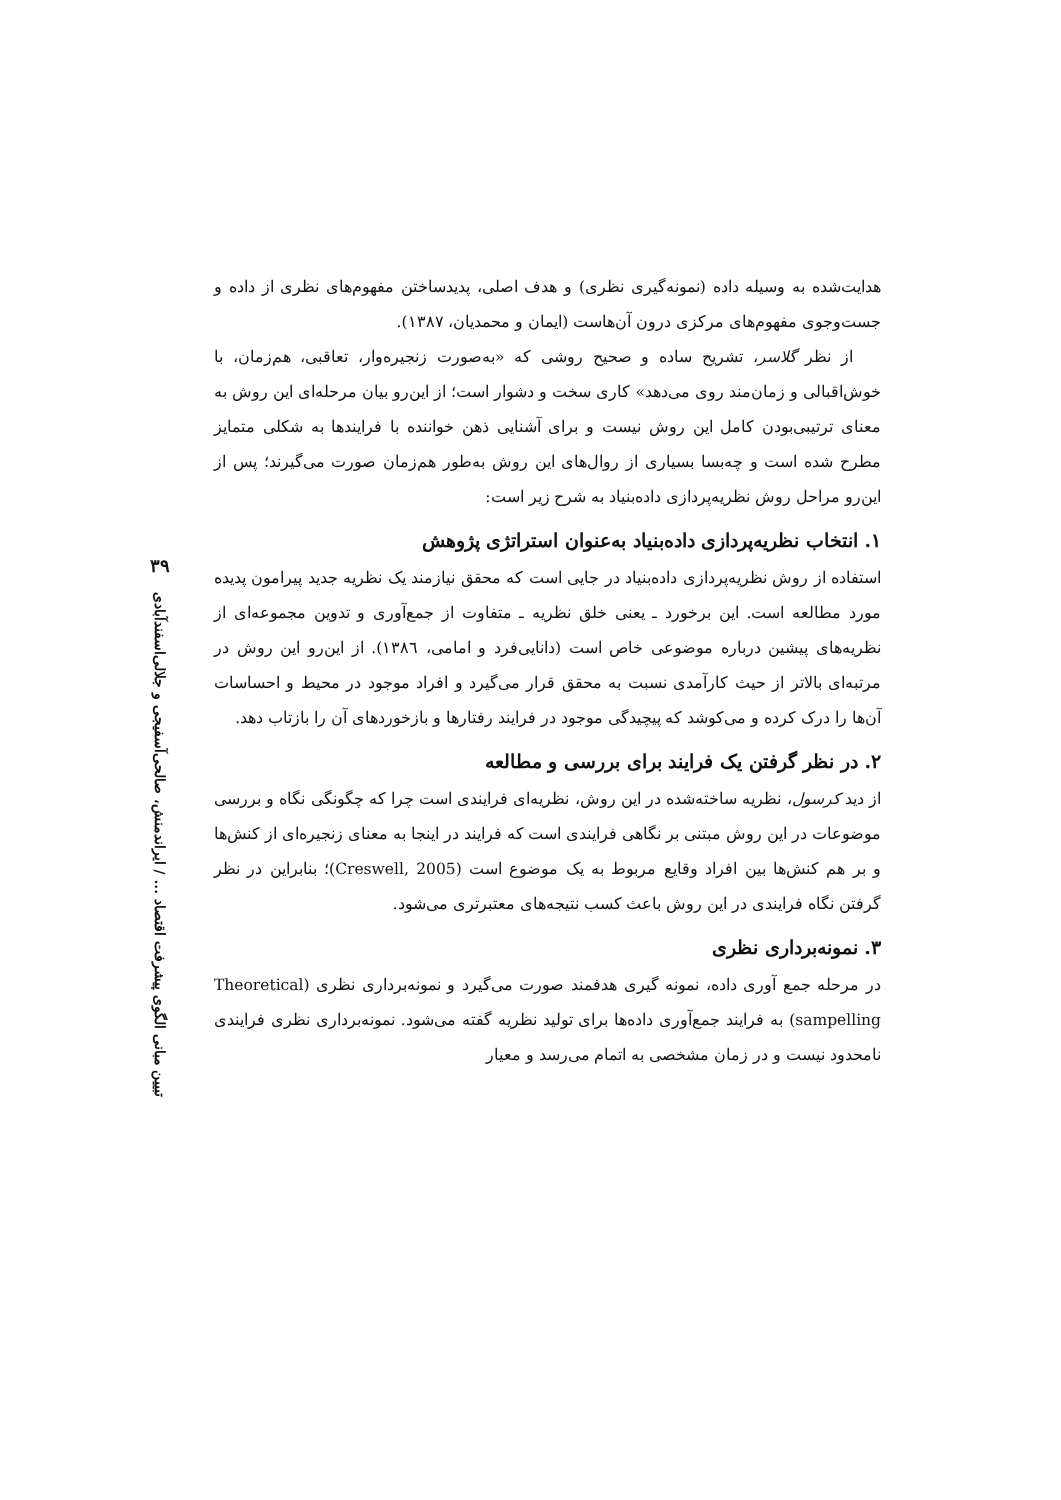۳۹
تبیین مبانی الگوی پیشرفت اقتصاد ... / ایراندمنش، صالحی‌آسفیجی و جلالی‌اسفندآبادی
هدایت‌شده به وسیله داده (نمونه‌گیری نظری) و هدف اصلی، پدیدساختن مفهوم‌های نظری از داده و جست‌وجوی مفهوم‌های مرکزی درون آن‌هاست (ایمان و محمدیان، ۱۳۸۷).
از نظر گلاسر، تشریح ساده و صحیح روشی که «به‌صورت زنجیره‌وار، تعاقبی، هم‌زمان، با خوش‌اقبالی و زمان‌مند روی می‌دهد» کاری سخت و دشوار است؛ از این‌رو بیان مرحله‌ای این روش به معنای ترتیبی‌بودن کامل این روش نیست و برای آشنایی ذهن خواننده با فرایندها به شکلی متمایز مطرح شده است و چه‌بسا بسیاری از روال‌های این روش به‌طور هم‌زمان صورت می‌گیرند؛ پس از این‌رو مراحل روش نظریه‌پردازی داده‌بنیاد به شرح زیر است:
۱. انتخاب نظریه‌پردازی داده‌بنیاد به‌عنوان استراتژی پژوهش
استفاده از روش نظریه‌پردازی داده‌بنیاد در جایی است که محقق نیازمند یک نظریه جدید پیرامون پدیده مورد مطالعه است. این برخورد ـ یعنی خلق نظریه ـ متفاوت از جمع‌آوری و تدوین مجموعه‌ای از نظریه‌های پیشین درباره موضوعی خاص است (دانایی‌فرد و امامی، ١٣٨٦). از این‌رو این روش در مرتبه‌ای بالاتر از حیث کارآمدی نسبت به محقق قرار می‌گیرد و افراد موجود در محیط و احساسات آن‌ها را درک کرده و می‌کوشد که پیچیدگی موجود در فرایند رفتارها و بازخوردهای آن را بازتاب دهد.
۲. در نظر گرفتن یک فرایند برای بررسی و مطالعه
از دید کرسول، نظریه ساخته‌شده در این روش، نظریه‌ای فرایندی است چرا که چگونگی نگاه و بررسی موضوعات در این روش مبتنی بر نگاهی فرایندی است که فرایند در اینجا به معنای زنجیره‌ای از کنش‌ها و بر هم کنش‌ها بین افراد وقایع مربوط به یک موضوع است (Creswell, 2005)؛ بنابراین در نظر گرفتن نگاه فرایندی در این روش باعث کسب نتیجه‌های معتبرتری می‌شود.
۳. نمونه‌برداری نظری
در مرحله جمع آوری داده، نمونه گیری هدفمند صورت می‌گیرد و نمونه‌برداری نظری (Theoretical sampelling) به فرایند جمع‌آوری داده‌ها برای تولید نظریه گفته می‌شود. نمونه‌برداری نظری فرایندی نامحدود نیست و در زمان مشخصی به اتمام می‌رسد و معیار